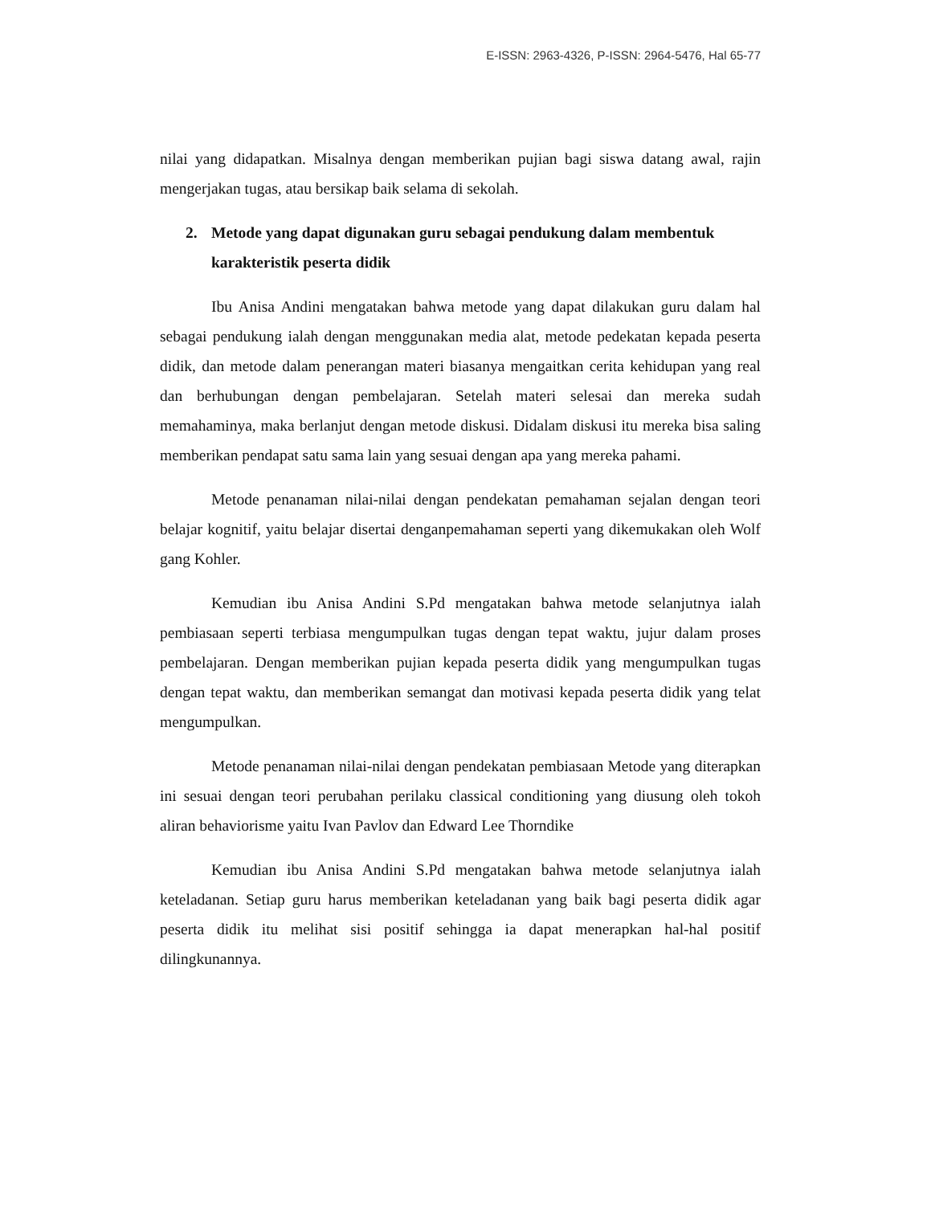E-ISSN: 2963-4326, P-ISSN: 2964-5476, Hal 65-77
nilai yang didapatkan. Misalnya dengan memberikan pujian bagi siswa datang awal, rajin mengerjakan tugas, atau bersikap baik selama di sekolah.
2. Metode yang dapat digunakan guru sebagai pendukung dalam membentuk karakteristik peserta didik
Ibu Anisa Andini mengatakan bahwa metode yang dapat dilakukan guru dalam hal sebagai pendukung ialah dengan menggunakan media alat, metode pedekatan kepada peserta didik, dan metode dalam penerangan materi biasanya mengaitkan cerita kehidupan yang real dan berhubungan dengan pembelajaran. Setelah materi selesai dan mereka sudah memahaminya, maka berlanjut dengan metode diskusi. Didalam diskusi itu mereka bisa saling memberikan pendapat satu sama lain yang sesuai dengan apa yang mereka pahami.
Metode penanaman nilai-nilai dengan pendekatan pemahaman sejalan dengan teori belajar kognitif, yaitu belajar disertai denganpemahaman seperti yang dikemukakan oleh Wolf gang Kohler.
Kemudian ibu Anisa Andini S.Pd mengatakan bahwa metode selanjutnya ialah pembiasaan seperti terbiasa mengumpulkan tugas dengan tepat waktu, jujur dalam proses pembelajaran. Dengan memberikan pujian kepada peserta didik yang mengumpulkan tugas dengan tepat waktu, dan memberikan semangat dan motivasi kepada peserta didik yang telat mengumpulkan.
Metode penanaman nilai-nilai dengan pendekatan pembiasaan Metode yang diterapkan ini sesuai dengan teori perubahan perilaku classical conditioning yang diusung oleh tokoh aliran behaviorisme yaitu Ivan Pavlov dan Edward Lee Thorndike
Kemudian ibu Anisa Andini S.Pd mengatakan bahwa metode selanjutnya ialah keteladanan. Setiap guru harus memberikan keteladanan yang baik bagi peserta didik agar peserta didik itu melihat sisi positif sehingga ia dapat menerapkan hal-hal positif dilingkunannya.